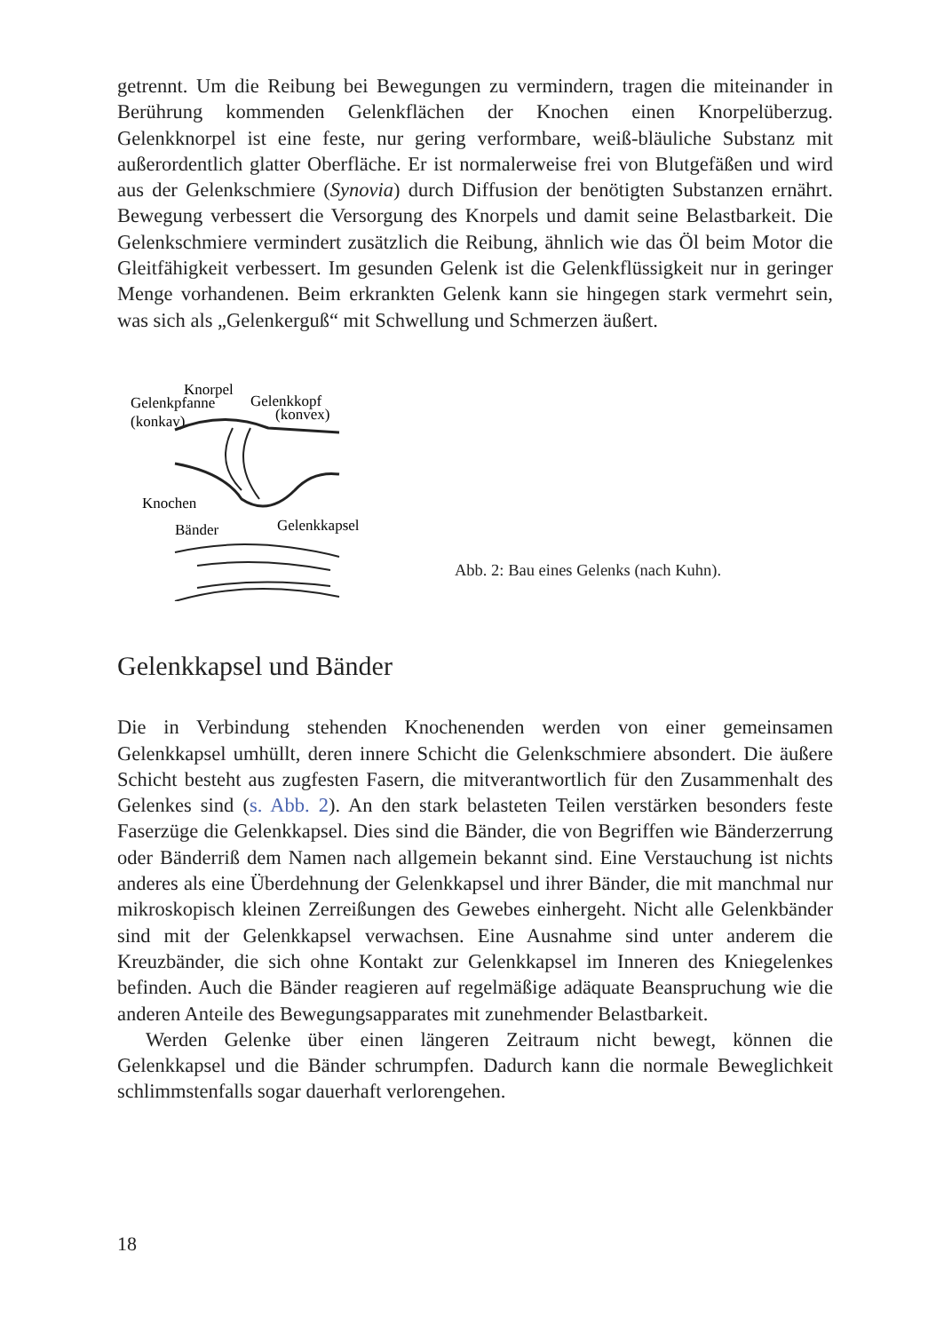getrennt. Um die Reibung bei Bewegungen zu vermindern, tragen die miteinander in Berührung kommenden Gelenkflächen der Knochen einen Knorpelüberzug. Gelenkknorpel ist eine feste, nur gering verformbare, weiß-bläuliche Substanz mit außerordentlich glatter Oberfläche. Er ist normalerweise frei von Blutgefäßen und wird aus der Gelenkschmiere (Synovia) durch Diffusion der benötigten Substanzen ernährt. Bewegung verbessert die Versorgung des Knorpels und damit seine Belastbarkeit. Die Gelenkschmiere vermindert zusätzlich die Reibung, ähnlich wie das Öl beim Motor die Gleitfähigkeit verbessert. Im gesunden Gelenk ist die Gelenkflüssigkeit nur in geringer Menge vorhandenen. Beim erkrankten Gelenk kann sie hingegen stark vermehrt sein, was sich als „Gelenkerguß“ mit Schwellung und Schmerzen äußert.
Knorpel
Gelenkpfanne
Gelenkkopf
(konkav)
(konvex)
Knochen
Bänder
Gelenkkapsel
Abb. 2: Bau eines Gelenks (nach Kuhn).
Gelenkkapsel und Bänder
Die in Verbindung stehenden Knochenenden werden von einer gemeinsamen Gelenkkapsel umhüllt, deren innere Schicht die Gelenkschmiere absondert. Die äußere Schicht besteht aus zugfesten Fasern, die mitverantwortlich für den Zusammenhalt des Gelenkes sind (s. Abb. 2). An den stark belasteten Teilen verstärken besonders feste Faserzüge die Gelenkkapsel. Dies sind die Bänder, die von Begriffen wie Bänderzerrung oder Bänderriß dem Namen nach allgemein bekannt sind. Eine Verstauchung ist nichts anderes als eine Überdehnung der Gelenkkapsel und ihrer Bänder, die mit manchmal nur mikroskopisch kleinen Zerreißungen des Gewebes einhergeht. Nicht alle Gelenkbänder sind mit der Gelenkkapsel verwachsen. Eine Ausnahme sind unter anderem die Kreuzbänder, die sich ohne Kontakt zur Gelenkkapsel im Inneren des Kniegelenkes befinden. Auch die Bänder reagieren auf regelmäßige adäquate Beanspruchung wie die anderen Anteile des Bewegungsapparates mit zunehmender Belastbarkeit.
Werden Gelenke über einen längeren Zeitraum nicht bewegt, können die Gelenkkapsel und die Bänder schrumpfen. Dadurch kann die normale Beweglichkeit schlimmstenfalls sogar dauerhaft verlorengehen.
18